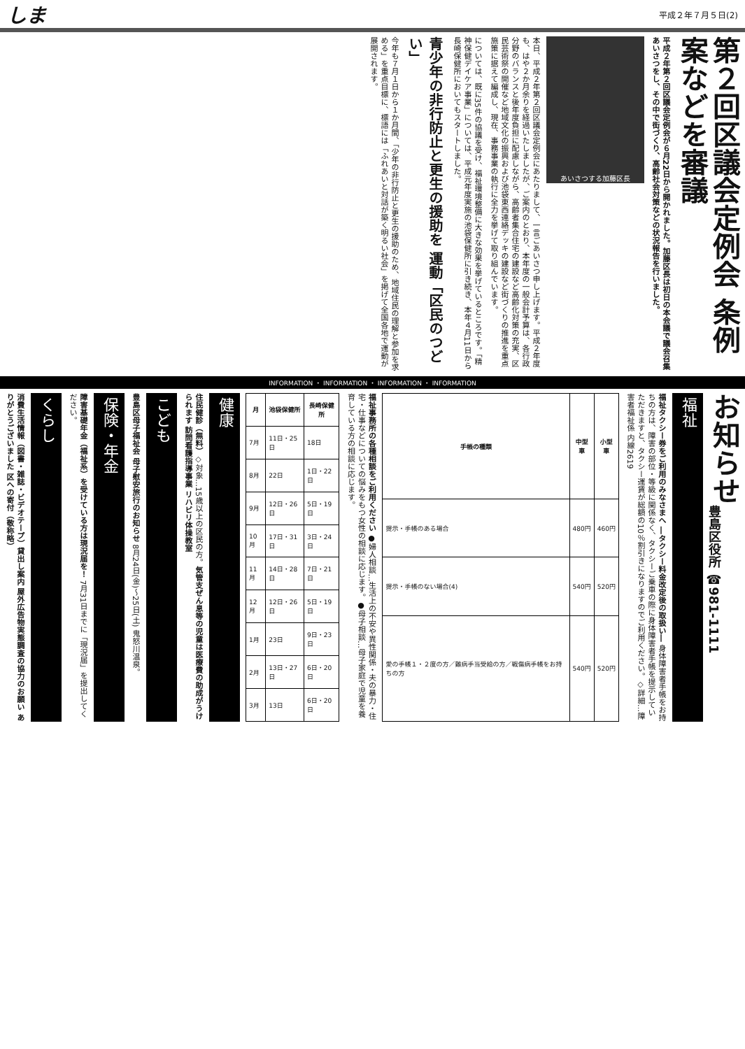しま 平成２年７月５日(2)
第２回区議会定例会 条例案などを審議
平成２年第２回区議会定例会が６月22日から開かれました。加藤区長は初日の本会議で議会召集あいさつをし、その中で街づくり、高齢社会対策などの状況報告を行いました。
あいさつする加藤区長
本日、平成２年第２回区議会定例会にあたりまして、一言ごあいさつ申し上げます。平成２年度も、はや２か月余りを経過いたしましたが、ご案内のとおり、本年度の一般会計予算は、各行政分野のバランスと後年度負担に配慮しながら、高齢者集合住宅の建設など高齢化対策の充実、区民芸術祭の開催など地域文化の振興および池袋東西連絡デッキの建設など街づくりの推進を重点施策に据えて編成し、現在、事務事業の執行に全力を挙げて取り組んでいます。
については、既に35件の協議を受け、福祉環境整備に大きな効果を挙げているところです。「精神保健デイケア事業」については、平成元年度実施の池袋保健所に引き続き、本年４月11日から長崎保健所においてもスタートしました。
青少年の非行防止と更生の援助を 運動「区民のつどい」
今年も７月１日から１か月間、「少年の非行防止と更生の援助のため、地域住民の理解と参加を求める」を重点目標に、標語には「ふれあいと対話が築く明るい社会」を掲げて全国各地で運動が展開されます。
INFORMATION ・ INFORMATION ・ INFORMATION ・ INFORMATION
お知らせ
豊島区役所 ☎981-1111
福祉
福祉タクシー券をご利用のみなさまへ ―タクシー料金改定後の取扱い― 身体障害者手帳をお持ちの方は、障害の部位・等級に関係なく、タクシーご乗車の際に身体障害者手帳を提示していただきますと、タクシー運賃が総額の10％割引きになりますのでご利用ください。◇詳細…障害者福祉係 内線2619
| 手帳の種類 | 中型車 | 小型車 |
| --- | --- | --- |
| 提示・手帳のある場合 | 480円 | 460円 |
| 提示・手帳のない場合(4) | 540円 | 520円 |
| 愛の手帳１・２度の方／難病手当受給の方／戦傷病手帳をお持ちの方 | 540円 | 520円 |
福祉事務所の各種相談をご利用ください ●婦人相談…生活上の不安や異性関係・夫の暴力・住宅・仕事などについての悩みをもつ女性の相談に応じます。●母子相談…母子家庭で児童を養育している方の相談に応じます。
| 月 | 池袋保健所 | 長崎保健所 |
| --- | --- | --- |
| 7月 | 11日・25日 | 18日 |
| 8月 | 22日 | 1日・22日 |
| 9月 | 12日・26日 | 5日・19日 |
| 10月 | 17日・31日 | 3日・24日 |
| 11月 | 14日・28日 | 7日・21日 |
| 12月 | 12日・26日 | 5日・19日 |
| 1月 | 23日 | 9日・23日 |
| 2月 | 13日・27日 | 6日・20日 |
| 3月 | 13日 | 6日・20日 |
健康
住民健診（無料）◇対象…15歳以上の区民の方。気管支ぜん息等の児童は医療費の助成がうけられます 訪問看護指導事業 リハビリ体操教室
こども
豊島区母子福祉会 母子慰安旅行のお知らせ 8月24日(金)〜25日(土) 鬼怒川温泉。
保険・年金
障害基礎年金（福祉系）を受けている方は現況届を！ 7月31日までに「現況届」を提出してください。
くらし
消費生活情報（図書・雑誌・ビデオテープ）貸出し案内 屋外広告物実態調査の協力のお願い ありがとうございました 区への寄付（敬称略）